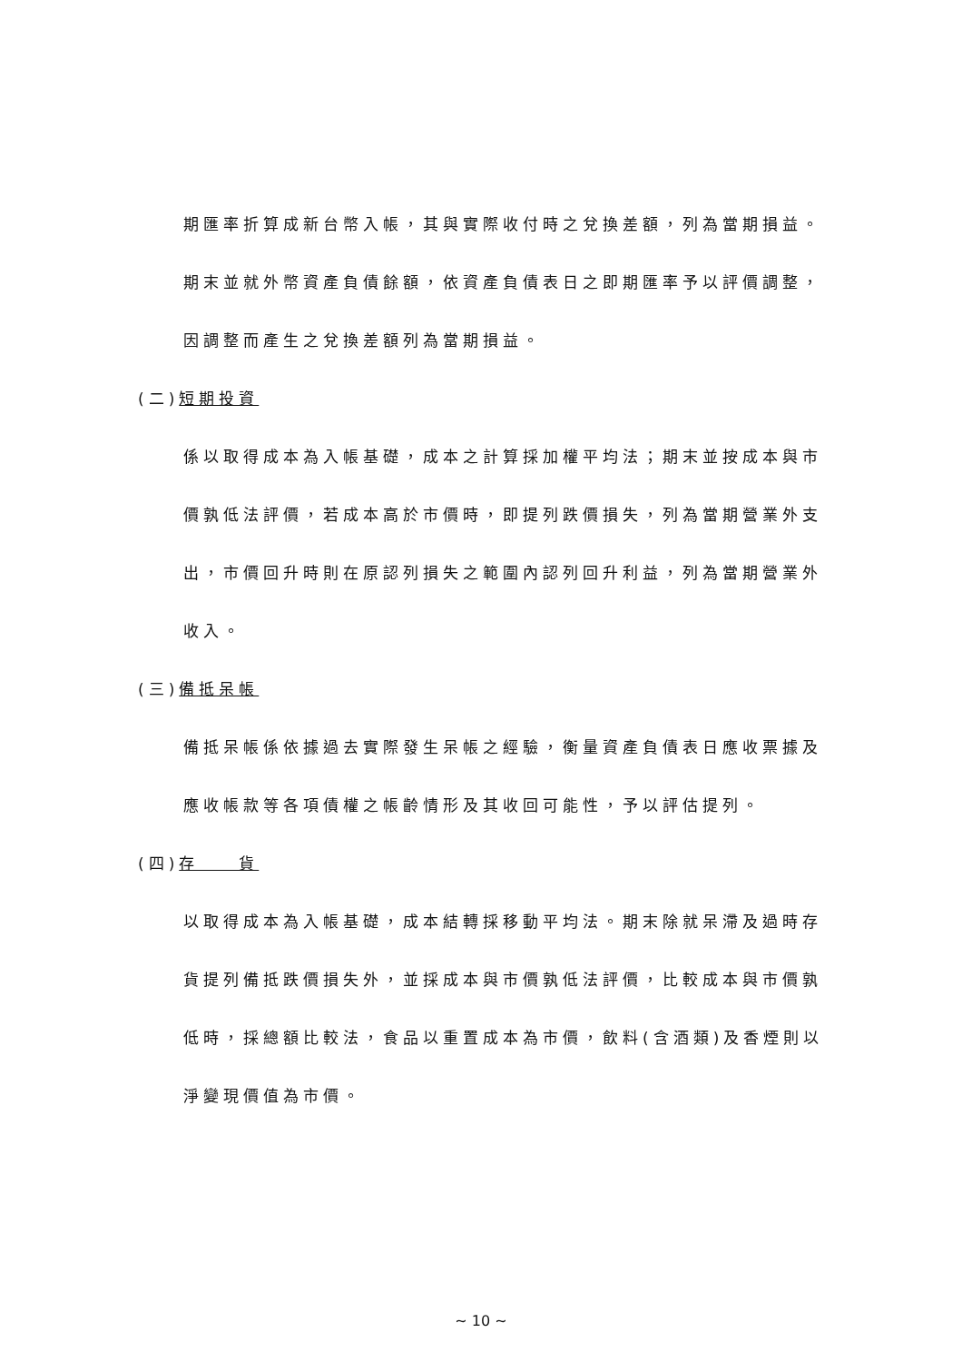期匯率折算成新台幣入帳，其與實際收付時之兌換差額，列為當期損益。
期末並就外幣資產負債餘額，依資產負債表日之即期匯率予以評價調整，
因調整而產生之兌換差額列為當期損益。
(二)短期投資
係以取得成本為入帳基礎，成本之計算採加權平均法；期末並按成本與市
價孰低法評價，若成本高於市價時，即提列跌價損失，列為當期營業外支
出，市價回升時則在原認列損失之範圍內認列回升利益，列為當期營業外
收入。
(三)備抵呆帳
備抵呆帳係依據過去實際發生呆帳之經驗，衡量資產負債表日應收票據及
應收帳款等各項債權之帳齡情形及其收回可能性，予以評估提列。
(四)存　　貨
以取得成本為入帳基礎，成本結轉採移動平均法。期末除就呆滯及過時存
貨提列備抵跌價損失外，並採成本與市價孰低法評價，比較成本與市價孰
低時，採總額比較法，食品以重置成本為市價，飲料(含酒類)及香煙則以
淨變現價值為市價。
~ 10 ~